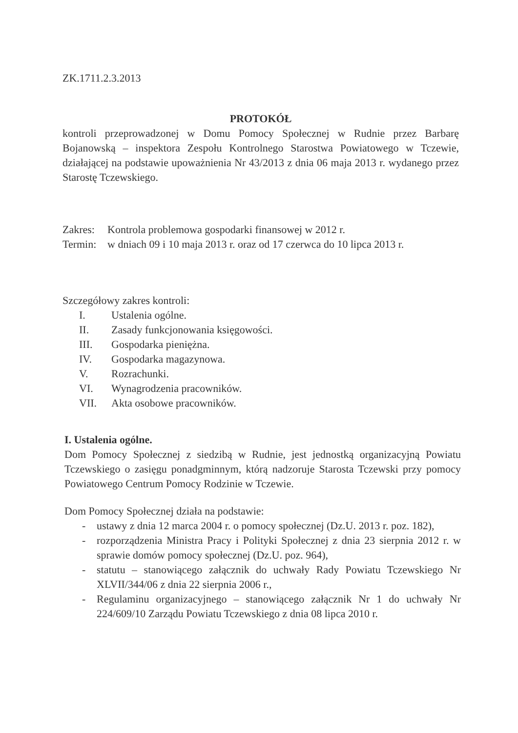ZK.1711.2.3.2013
PROTOKÓŁ
kontroli przeprowadzonej w Domu Pomocy Społecznej w Rudnie przez Barbarę Bojanowską – inspektora Zespołu Kontrolnego Starostwa Powiatowego w Tczewie, działającej na podstawie upoważnienia Nr 43/2013 z dnia 06 maja 2013 r. wydanego przez Starostę Tczewskiego.
Zakres: Kontrola problemowa gospodarki finansowej w 2012 r.
Termin: w dniach 09 i 10 maja 2013 r. oraz od 17 czerwca do 10 lipca 2013 r.
Szczegółowy zakres kontroli:
I. Ustalenia ogólne.
II. Zasady funkcjonowania księgowości.
III. Gospodarka pieniężna.
IV. Gospodarka magazynowa.
V. Rozrachunki.
VI. Wynagrodzenia pracowników.
VII. Akta osobowe pracowników.
I. Ustalenia ogólne.
Dom Pomocy Społecznej z siedzibą w Rudnie, jest jednostką organizacyjną Powiatu Tczewskiego o zasięgu ponadgminnym, którą nadzoruje Starosta Tczewski przy pomocy Powiatowego Centrum Pomocy Rodzinie w Tczewie.
Dom Pomocy Społecznej działa na podstawie:
- ustawy z dnia 12 marca 2004 r. o pomocy społecznej (Dz.U. 2013 r. poz. 182),
- rozporządzenia Ministra Pracy i Polityki Społecznej z dnia 23 sierpnia 2012 r. w sprawie domów pomocy społecznej (Dz.U. poz. 964),
- statutu – stanowiącego załącznik do uchwały Rady Powiatu Tczewskiego Nr XLVII/344/06 z dnia 22 sierpnia 2006 r.,
- Regulaminu organizacyjnego – stanowiącego załącznik Nr 1 do uchwały Nr 224/609/10 Zarządu Powiatu Tczewskiego z dnia 08 lipca 2010 r.